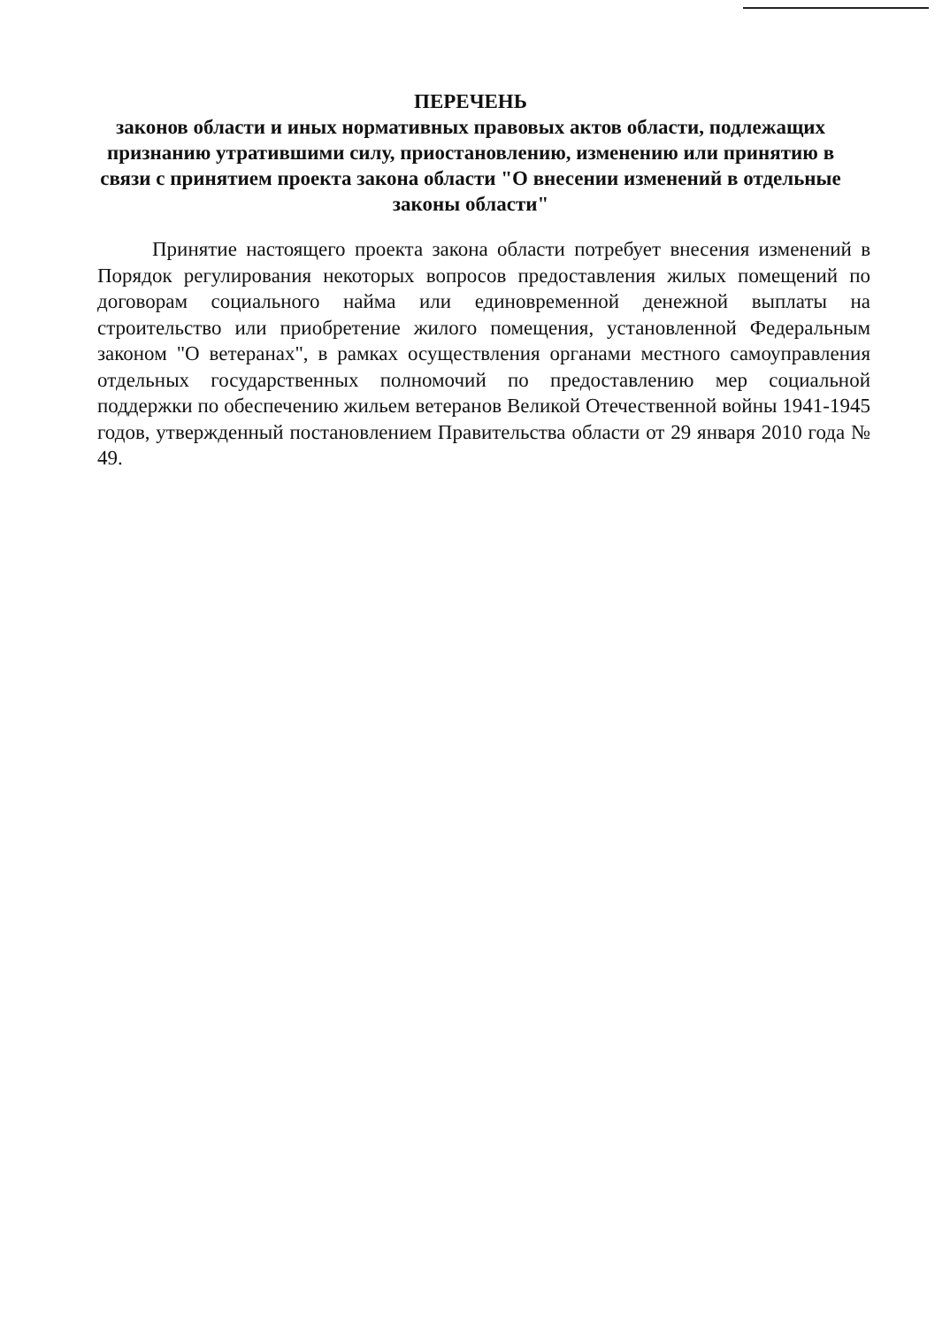ПЕРЕЧЕНЬ
законов области и иных нормативных правовых актов области, подлежащих признанию утратившими силу, приостановлению, изменению или принятию в связи с принятием проекта закона области "О внесении изменений в отдельные законы области"
Принятие настоящего проекта закона области потребует внесения изменений в Порядок регулирования некоторых вопросов предоставления жилых помещений по договорам социального найма или единовременной денежной выплаты на строительство или приобретение жилого помещения, установленной Федеральным законом "О ветеранах", в рамках осуществления органами местного самоуправления отдельных государственных полномочий по предоставлению мер социальной поддержки по обеспечению жильем ветеранов Великой Отечественной войны 1941-1945 годов, утвержденный постановлением Правительства области от 29 января 2010 года № 49.